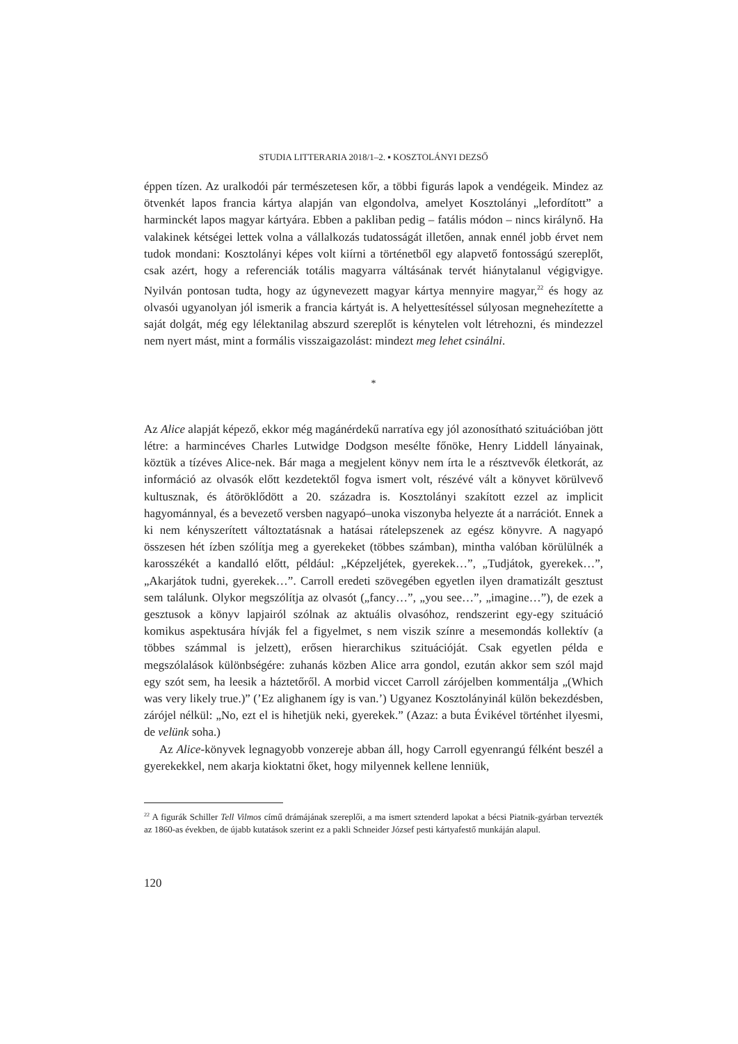STUDIA LITTERARIA 2018/1–2. ▪ KOSZTOLÁNYI DEZSŐ
éppen tízen. Az uralkodói pár természetesen kőr, a többi figurás lapok a vendégeik. Mindez az ötvenkét lapos francia kártya alapján van elgondolva, amelyet Kosztolányi „lefordított” a harminckét lapos magyar kártyára. Ebben a pakliban pedig – fatális módon – nincs királynő. Ha valakinek kétségei lettek volna a vállalkozás tudatosságát illetően, annak ennél jobb érvet nem tudok mondani: Kosztolányi képes volt kiírni a történetből egy alapvető fontosságú szereplőt, csak azért, hogy a referenciák totális magyarra váltásának tervét hiánytalanul végigvigye. Nyilván pontosan tudta, hogy az úgynevezett magyar kártya mennyire magyar,<sup>22</sup> és hogy az olvasói ugyanolyan jól ismerik a francia kártyát is. A helyettesítéssel súlyosan megnehezítette a saját dolgát, még egy lélektanilag abszurd szereplőt is kénytelen volt létrehozni, és mindezzel nem nyert mást, mint a formális visszaigazolást: mindezt meg lehet csinálni.
*
Az Alice alapját képező, ekkor még magánérdekű narratíva egy jól azonosítható szituációban jött létre: a harmincéves Charles Lutwidge Dodgson mesélte főnöke, Henry Liddell lányainak, köztük a tízéves Alice-nek. Bár maga a megjelent könyv nem írta le a résztvevők életkorát, az információ az olvasók előtt kezdetektől fogva ismert volt, részévé vált a könyvet körülvevő kultusznak, és átöröklődött a 20. századra is. Kosztolányi szakított ezzel az implicit hagyománnyal, és a bevezető versben nagyapó–unoka viszonyba helyezte át a narrációt. Ennek a ki nem kényszerített változtatásnak a hatásai rátelepszenek az egész könyvre. A nagyapó összesen hét ízben szólítja meg a gyerekeket (többes számban), mintha valóban körülülnék a karosszékét a kandalló előtt, például: „Képzeljétek, gyerekek…”, „Tudjátok, gyerekek…”, „Akarjátok tudni, gyerekek…”. Carroll eredeti szövegében egyetlen ilyen dramatizált gesztust sem találunk. Olykor megszólítja az olvasót („fancy…”, „you see…”, „imagine…”), de ezek a gesztusok a könyv lapjairól szólnak az aktuális olvasóhoz, rendszerint egy-egy szituáció komikus aspektusára hívják fel a figyelmet, s nem viszik színre a mesemondás kollektív (a többes számmal is jelzett), erősen hierarchikus szituációját. Csak egyetlen példa e megszólalások különbségére: zuhanás közben Alice arra gondol, ezután akkor sem szól majd egy szót sem, ha leesik a háztetőről. A morbid viccet Carroll zárójelben kommentálja „(Which was very likely true.)” (’Ez alighanem így is van.’) Ugyanez Kosztolányinál külön bekezdésben, zárójel nélkül: „No, ezt el is hihetjük neki, gyerekek.” (Azaz: a buta Évikével történhet ilyesmi, de velünk soha.)
Az Alice-könyvek legnagyobb vonzereje abban áll, hogy Carroll egyenrangú félként beszél a gyerekekkel, nem akarja kioktatni őket, hogy milyennek kellene lenniük,
<sup>22</sup> A figurák Schiller Tell Vilmos című drámájának szereplői, a ma ismert sztenderd lapokat a bécsi Piatnik-gyárban tervezték az 1860-as években, de újabb kutatások szerint ez a pakli Schneider József pesti kártyafestő munkáján alapul.
120